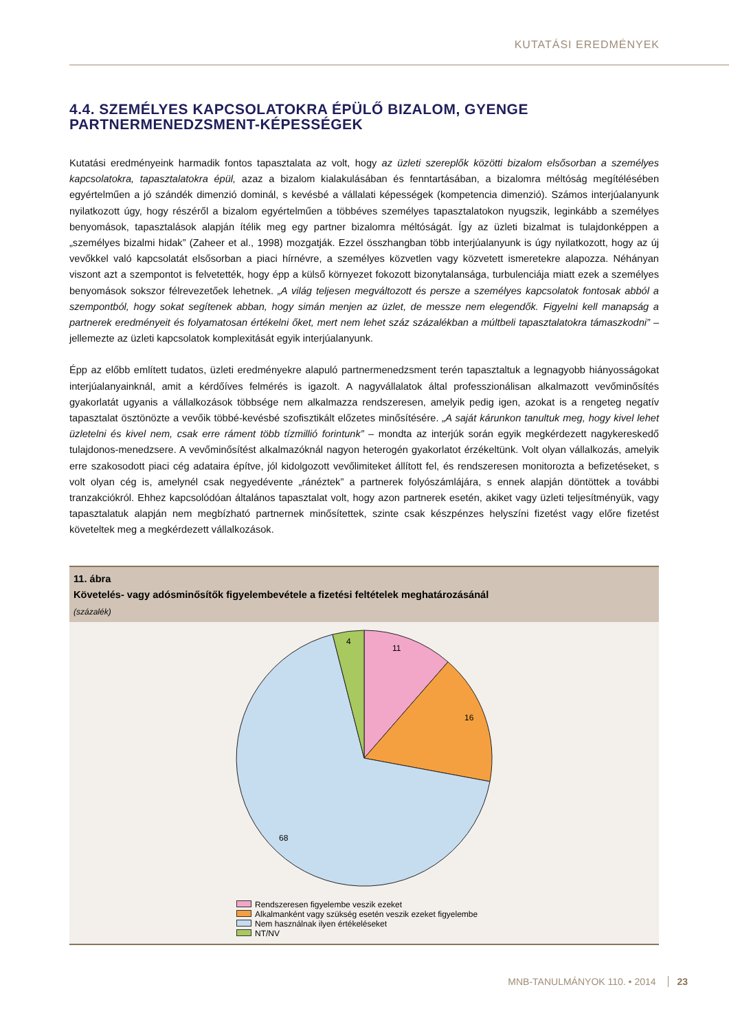KUTATÁSI EREDMÉNYEK
4.4. SZEMÉLYES KAPCSOLATOKRA ÉPÜLŐ BIZALOM, GYENGE PARTNERMENEDZSMENT-KÉPESSÉGEK
Kutatási eredményeink harmadik fontos tapasztalata az volt, hogy az üzleti szereplők közötti bizalom elsősorban a személyes kapcsolatokra, tapasztalatokra épül, azaz a bizalom kialakulásában és fenntartásában, a bizalomra méltóság megítélésében egyértelműen a jó szándék dimenzió dominál, s kevésbé a vállalati képességek (kompetencia dimenzió). Számos interjúalanyunk nyilatkozott úgy, hogy részéről a bizalom egyértelműen a többéves személyes tapasztalatokon nyugszik, leginkább a személyes benyomások, tapasztalások alapján ítélik meg egy partner bizalomra méltóságát. Így az üzleti bizalmat is tulajdonképpen a „személyes bizalmi hidak” (Zaheer et al., 1998) mozgatják. Ezzel összhangban több interjúalanyunk is úgy nyilatkozott, hogy az új vevőkkel való kapcsolatát elsősorban a piaci hírnévre, a személyes közvetlen vagy közvetett ismeretekre alapozza. Néhányan viszont azt a szempontot is felvetették, hogy épp a külső környezet fokozott bizonytalansága, turbulenciája miatt ezek a személyes benyomások sokszor félrevezetőek lehetnek. „A világ teljesen megváltozott és persze a személyes kapcsolatok fontosak abból a szempontból, hogy sokat segítenek abban, hogy simán menjen az üzlet, de messze nem elegendők. Figyelni kell manapság a partnerek eredményeit és folyamatosan értékelni őket, mert nem lehet száz százalékban a múltbeli tapasztalatokra támaszkodni” – jellemezte az üzleti kapcsolatok komplexitását egyik interjúalanyunk.
Épp az előbb említett tudatos, üzleti eredményekre alapuló partnermenedzsment terén tapasztaltuk a legnagyobb hiányosságokat interjúalanyainknál, amit a kérdőíves felmérés is igazolt. A nagyvállalatok által professzionálisan alkalmazott vevőminősítés gyakorlatát ugyanis a vállalkozások többsége nem alkalmazza rendszeresen, amelyik pedig igen, azokat is a rengeteg negatív tapasztalat ösztönözte a vevőik többé-kevésbé szofisztikált előzetes minősítésére. „A saját kárunkon tanultuk meg, hogy kivel lehet üzletelni és kivel nem, csak erre ráment több tízmillió forintunk” – mondta az interjúk során egyik megkérdezett nagykereskedő tulajdonos-menedzsere. A vevőminősítést alkalmazóknál nagyon heterogén gyakorlatot érzékeltünk. Volt olyan vállalkozás, amelyik erre szakosodott piaci cég adataira építve, jól kidolgozott vevőlimiteket állított fel, és rendszeresen monitorozta a befizetéseket, s volt olyan cég is, amelynél csak negyedévente „ránéztek” a partnerek folyószámlájára, s ennek alapján döntöttek a további tranzakciókról. Ehhez kapcsolódóan általános tapasztalat volt, hogy azon partnerek esetén, akiket vagy üzleti teljesítményük, vagy tapasztalatuk alapján nem megbízható partnernek minősítettek, szinte csak készpénzes helyszíni fizetést vagy előre fizetést követeltek meg a megkérdezett vállalkozások.
11. ábra
Követelés- vagy adósminősítők figyelembevétele a fizetési feltételek meghatározásánál
(százalék)
11
16
68
4
Rendszeresen figyelembe veszik ezeket
Alkalmanként vagy szükség esetén veszik ezeket figyelembe
Nem használnak ilyen értékeléseket
NT/NV
MNB-TANULMÁNYOK 110. • 2014 23